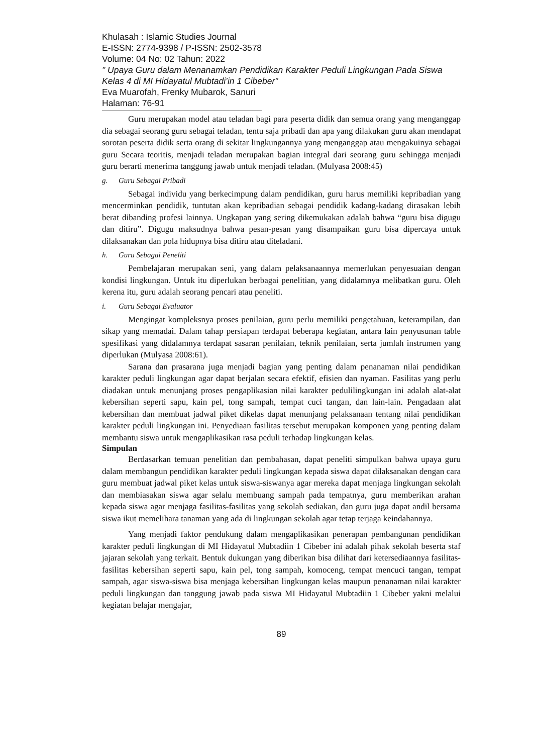Khulasah : Islamic Studies Journal
E-ISSN: 2774-9398 / P-ISSN: 2502-3578
Volume: 04 No: 02 Tahun: 2022
" Upaya Guru dalam Menanamkan Pendidikan Karakter Peduli Lingkungan Pada Siswa Kelas 4 di MI Hidayatul Mubtadi’in 1 Cibeber"
Eva Muarofah, Frenky Mubarok, Sanuri
Halaman: 76-91
Guru merupakan model atau teladan bagi para peserta didik dan semua orang yang menganggap dia sebagai seorang guru sebagai teladan, tentu saja pribadi dan apa yang dilakukan guru akan mendapat sorotan peserta didik serta orang di sekitar lingkungannya yang menganggap atau mengakuinya sebagai guru Secara teoritis, menjadi teladan merupakan bagian integral dari seorang guru sehingga menjadi guru berarti menerima tanggung jawab untuk menjadi teladan. (Mulyasa 2008:45)
g. Guru Sebagai Pribadi
Sebagai individu yang berkecimpung dalam pendidikan, guru harus memiliki kepribadian yang mencerminkan pendidik, tuntutan akan kepribadian sebagai pendidik kadang-kadang dirasakan lebih berat dibanding profesi lainnya. Ungkapan yang sering dikemukakan adalah bahwa “guru bisa digugu dan ditiru”. Digugu maksudnya bahwa pesan-pesan yang disampaikan guru bisa dipercaya untuk dilaksanakan dan pola hidupnya bisa ditiru atau diteladani.
h. Guru Sebagai Peneliti
Pembelajaran merupakan seni, yang dalam pelaksanaannya memerlukan penyesuaian dengan kondisi lingkungan. Untuk itu diperlukan berbagai penelitian, yang didalamnya melibatkan guru. Oleh kerena itu, guru adalah seorang pencari atau peneliti.
i. Guru Sebagai Evaluator
Mengingat kompleksnya proses penilaian, guru perlu memiliki pengetahuan, keterampilan, dan sikap yang memadai. Dalam tahap persiapan terdapat beberapa kegiatan, antara lain penyusunan table spesifikasi yang didalamnya terdapat sasaran penilaian, teknik penilaian, serta jumlah instrumen yang diperlukan (Mulyasa 2008:61).
Sarana dan prasarana juga menjadi bagian yang penting dalam penanaman nilai pendidikan karakter peduli lingkungan agar dapat berjalan secara efektif, efisien dan nyaman. Fasilitas yang perlu diadakan untuk menunjang proses pengaplikasian nilai karakter pedulilingkungan ini adalah alat-alat kebersihan seperti sapu, kain pel, tong sampah, tempat cuci tangan, dan lain-lain. Pengadaan alat kebersihan dan membuat jadwal piket dikelas dapat menunjang pelaksanaan tentang nilai pendidikan karakter peduli lingkungan ini. Penyediaan fasilitas tersebut merupakan komponen yang penting dalam membantu siswa untuk mengaplikasikan rasa peduli terhadap lingkungan kelas.
Simpulan
Berdasarkan temuan penelitian dan pembahasan, dapat peneliti simpulkan bahwa upaya guru dalam membangun pendidikan karakter peduli lingkungan kepada siswa dapat dilaksanakan dengan cara guru membuat jadwal piket kelas untuk siswa-siswanya agar mereka dapat menjaga lingkungan sekolah dan membiasakan siswa agar selalu membuang sampah pada tempatnya, guru memberikan arahan kepada siswa agar menjaga fasilitas-fasilitas yang sekolah sediakan, dan guru juga dapat andil bersama siswa ikut memelihara tanaman yang ada di lingkungan sekolah agar tetap terjaga keindahannya.
Yang menjadi faktor pendukung dalam mengaplikasikan penerapan pembangunan pendidikan karakter peduli lingkungan di MI Hidayatul Mubtadiin 1 Cibeber ini adalah pihak sekolah beserta staf jajaran sekolah yang terkait. Bentuk dukungan yang diberikan bisa dilihat dari ketersediaannya fasilitas- fasilitas kebersihan seperti sapu, kain pel, tong sampah, komoceng, tempat mencuci tangan, tempat sampah, agar siswa-siswa bisa menjaga kebersihan lingkungan kelas maupun penanaman nilai karakter peduli lingkungan dan tanggung jawab pada siswa MI Hidayatul Mubtadiin 1 Cibeber yakni melalui kegiatan belajar mengajar,
89